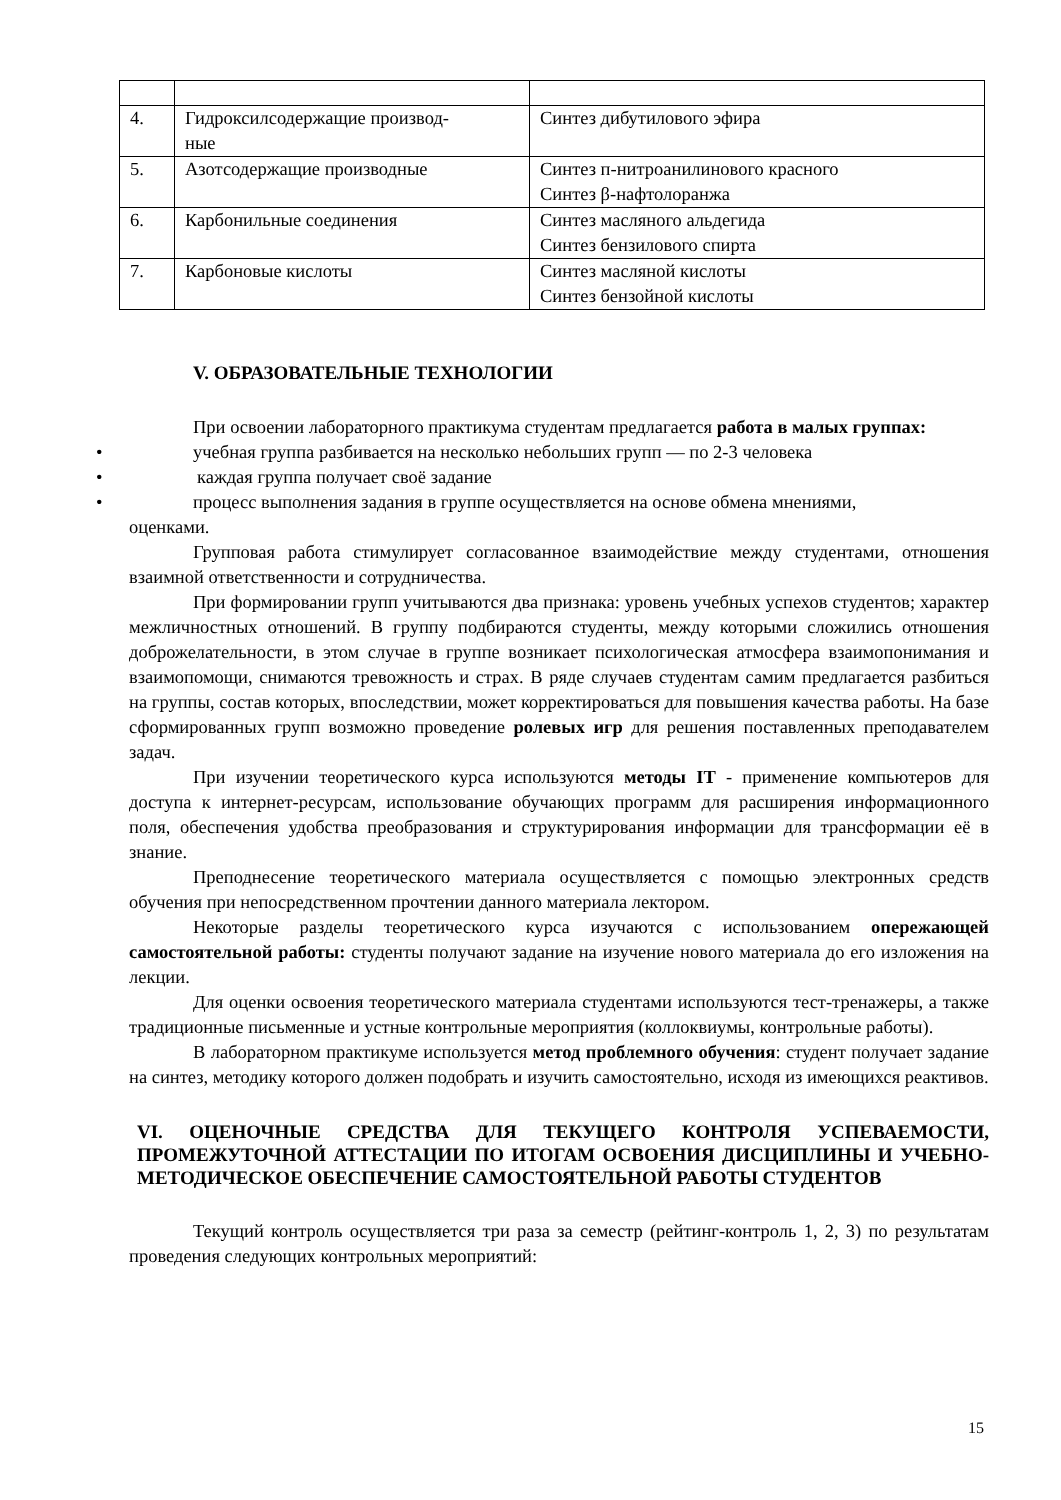| 4. | Гидроксилсодержащие производ- ные | Синтез дибутилового эфира |
| 5. | Азотсодержащие производные | Синтез п-нитроанилинового красного Синтез β-нафтолоранжа |
| 6. | Карбонильные соединения | Синтез масляного альдегида Синтез бензилового спирта |
| 7. | Карбоновые кислоты | Синтез масляной кислоты Синтез бензойной кислоты |
V. ОБРАЗОВАТЕЛЬНЫЕ ТЕХНОЛОГИИ
При освоении лабораторного практикума студентам предлагается работа в малых группах:
• учебная группа разбивается на несколько небольших групп — по 2-3 человека
• каждая группа получает своё задание
• процесс выполнения задания в группе осуществляется на основе обмена мнениями,
оценками.
Групповая работа стимулирует согласованное взаимодействие между студентами, отношения взаимной ответственности и сотрудничества.
При формировании групп учитываются два признака: уровень учебных успехов студентов; характер межличностных отношений. В группу подбираются студенты, между которыми сложились отношения доброжелательности, в этом случае в группе возникает психологическая атмосфера взаимопонимания и взаимопомощи, снимаются тревожность и страх. В ряде случаев студентам самим предлагается разбиться на группы, состав которых, впоследствии, может корректироваться для повышения качества работы. На базе сформированных групп возможно проведение ролевых игр для решения поставленных преподавателем задач.
При изучении теоретического курса используются методы IT - применение компьютеров для доступа к интернет-ресурсам, использование обучающих программ для расширения информационного поля, обеспечения удобства преобразования и структурирования информации для трансформации её в знание.
Преподнесение теоретического материала осуществляется с помощью электронных средств обучения при непосредственном прочтении данного материала лектором.
Некоторые разделы теоретического курса изучаются с использованием опережающей самостоятельной работы: студенты получают задание на изучение нового материала до его изложения на лекции.
Для оценки освоения теоретического материала студентами используются тест-тренажеры, а также традиционные письменные и устные контрольные мероприятия (коллоквиумы, контрольные работы).
В лабораторном практикуме используется метод проблемного обучения: студент получает задание на синтез, методику которого должен подобрать и изучить самостоятельно, исходя из имеющихся реактивов.
VI. ОЦЕНОЧНЫЕ СРЕДСТВА ДЛЯ ТЕКУЩЕГО КОНТРОЛЯ УСПЕВАЕМОСТИ, ПРОМЕЖУТОЧНОЙ АТТЕСТАЦИИ ПО ИТОГАМ ОСВОЕНИЯ ДИСЦИПЛИНЫ И УЧЕБНО-МЕТОДИЧЕСКОЕ ОБЕСПЕЧЕНИЕ САМОСТОЯТЕЛЬНОЙ РАБОТЫ СТУДЕНТОВ
Текущий контроль осуществляется три раза за семестр (рейтинг-контроль 1, 2, 3) по результатам проведения следующих контрольных мероприятий:
15